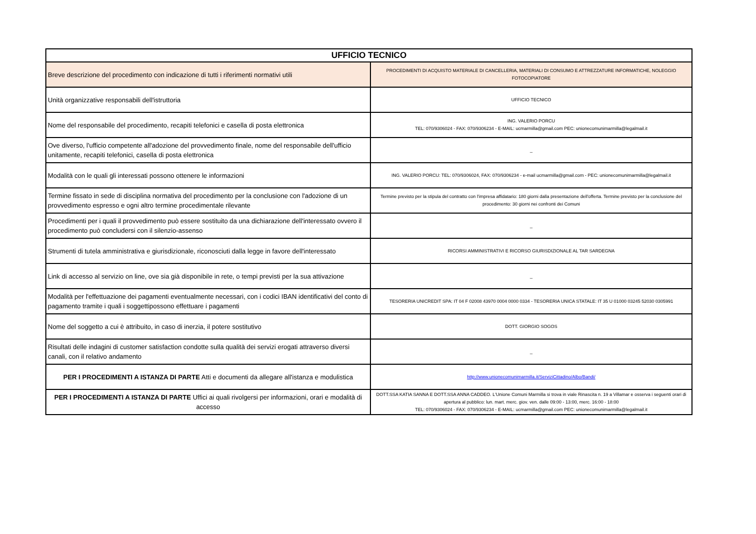| UFFICIO TECNICO | |
| --- | --- |
| Breve descrizione del procedimento con indicazione di tutti i riferimenti normativi utili | PROCEDIMENTI DI ACQUISTO MATERIALE DI CANCELLERIA, MATERIALI DI CONSUMO E ATTREZZATURE INFORMATICHE, NOLEGGIO FOTOCOPIATORE |
| Unità organizzative responsabili dell'istruttoria | UFFICIO TECNICO |
| Nome del responsabile del procedimento, recapiti telefonici e casella di posta elettronica | ING. VALERIO PORCU TEL: 070/9306024 - FAX: 070/9306234 - E-MAIL: ucmarmilla@gmail.com PEC: unionecomunimarmilla@legalmail.it |
| Ove diverso, l'ufficio competente all'adozione del provvedimento finale, nome del responsabile dell'ufficio unitamente, recapiti telefonici, casella di posta elettronica | _ |
| Modalità con le quali gli interessati possono ottenere le informazioni | ING. VALERIO PORCU: TEL: 070/9306024, FAX: 070/9306234 - e-mail ucmarmilla@gmail.com - PEC: unionecomunimarmilla@legalmail.it |
| Termine fissato in sede di disciplina normativa del procedimento per la conclusione con l'adozione di un provvedimento espresso e ogni altro termine procedimentale rilevante | Termine previsto per la stipula del contratto con l'impresa affidatario: 180 giorni dalla presentazione dell'offerta. Termine previsto per la conclusione del procedimento: 30 giorni nei confronti dei Comuni |
| Procedimenti per i quali il provvedimento può essere sostituito da una dichiarazione dell'interessato ovvero il procedimento può concludersi con il silenzio-assenso | _ |
| Strumenti di tutela amministrativa e giurisdizionale, riconosciuti dalla legge in favore dell'interessato | RICORSI AMMINISTRATIVI E RICORSO GIURISDIZIONALE AL TAR SARDEGNA |
| Link di accesso al servizio on line, ove sia già disponibile in rete, o tempi previsti per la sua attivazione | _ |
| Modalità per l'effettuazione dei pagamenti eventualmente necessari, con i codici IBAN identificativi del conto di pagamento tramite i quali i soggettipossono effettuare i pagamenti | TESORERIA UNICREDIT SPA: IT 04 F 02008 43970 0004 0000 0334 - TESORERIA UNICA STATALE: IT 35 U 01000 03245 52030 0305991 |
| Nome del soggetto a cui è attribuito, in caso di inerzia, il potere sostitutivo | DOTT. GIORGIO SOGOS |
| Risultati delle indagini di customer satisfaction condotte sulla qualità dei servizi erogati attraverso diversi canali, con il relativo andamento | _ |
| PER I PROCEDIMENTI A ISTANZA DI PARTE Atti e documenti da allegare all'istanza e modulistica | http://www.unionecomunimarmilla.it/ServiziCittadino/Albo/Bandi/ |
| PER I PROCEDIMENTI A ISTANZA DI PARTE Uffici ai quali rivolgersi per informazioni, orari e modalità di accesso | DOTT.SSA KATIA SANNA E DOTT.SSA ANNA CADDEO. L'Unione Comuni Marmilla si trova in viale Rinascita n. 19 a Villamar e osserva i seguenti orari di apertura al pubblico: lun. mart. merc. giov. ven. dalle 09:00 - 13:00, merc. 16:00 - 18:00 TEL: 070/9306024 - FAX: 070/9306234 - E-MAIL: ucmarmilla@gmail.com PEC: unionecomunimarmilla@legalmail.it |